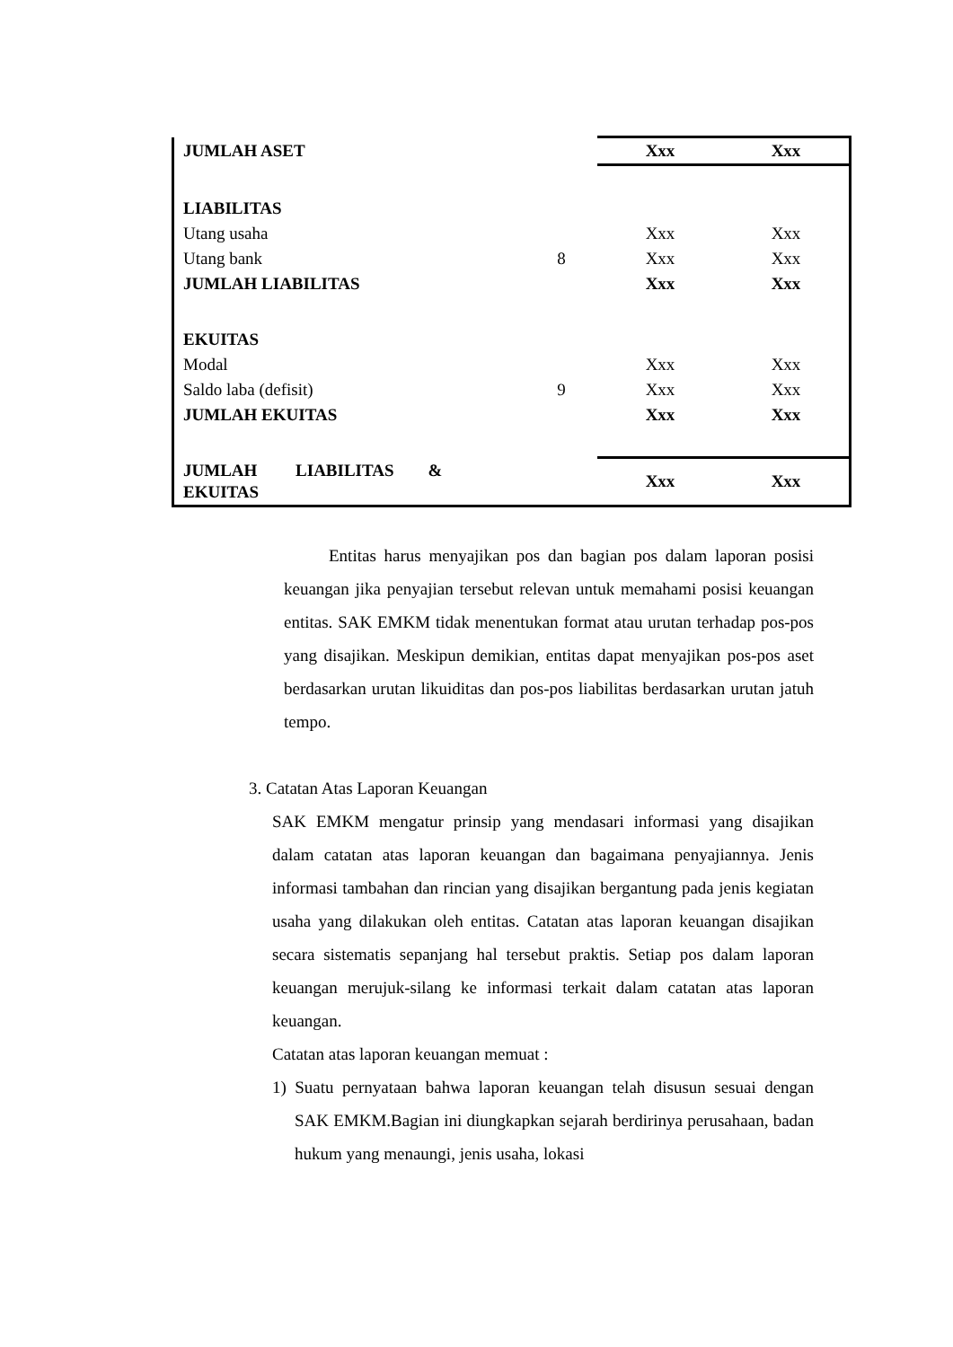| JUMLAH ASET | | Xxx | Xxx |
| LIABILITAS | | | |
| Utang usaha | | Xxx | Xxx |
| Utang bank | 8 | Xxx | Xxx |
| JUMLAH LIABILITAS | | Xxx | Xxx |
| EKUITAS | | | |
| Modal | | Xxx | Xxx |
| Saldo laba (defisit) | 9 | Xxx | Xxx |
| JUMLAH EKUITAS | | Xxx | Xxx |
| JUMLAH LIABILITAS & EKUITAS | | Xxx | Xxx |
Entitas harus menyajikan pos dan bagian pos dalam laporan posisi keuangan jika penyajian tersebut relevan untuk memahami posisi keuangan entitas. SAK EMKM tidak menentukan format atau urutan terhadap pos-pos yang disajikan. Meskipun demikian, entitas dapat menyajikan pos-pos aset berdasarkan urutan likuiditas dan pos-pos liabilitas berdasarkan urutan jatuh tempo.
3. Catatan Atas Laporan Keuangan
SAK EMKM mengatur prinsip yang mendasari informasi yang disajikan dalam catatan atas laporan keuangan dan bagaimana penyajiannya. Jenis informasi tambahan dan rincian yang disajikan bergantung pada jenis kegiatan usaha yang dilakukan oleh entitas. Catatan atas laporan keuangan disajikan secara sistematis sepanjang hal tersebut praktis. Setiap pos dalam laporan keuangan merujuk-silang ke informasi terkait dalam catatan atas laporan keuangan.
Catatan atas laporan keuangan memuat :
1) Suatu pernyataan bahwa laporan keuangan telah disusun sesuai dengan SAK EMKM.Bagian ini diungkapkan sejarah berdirinya perusahaan, badan hukum yang menaungi, jenis usaha, lokasi